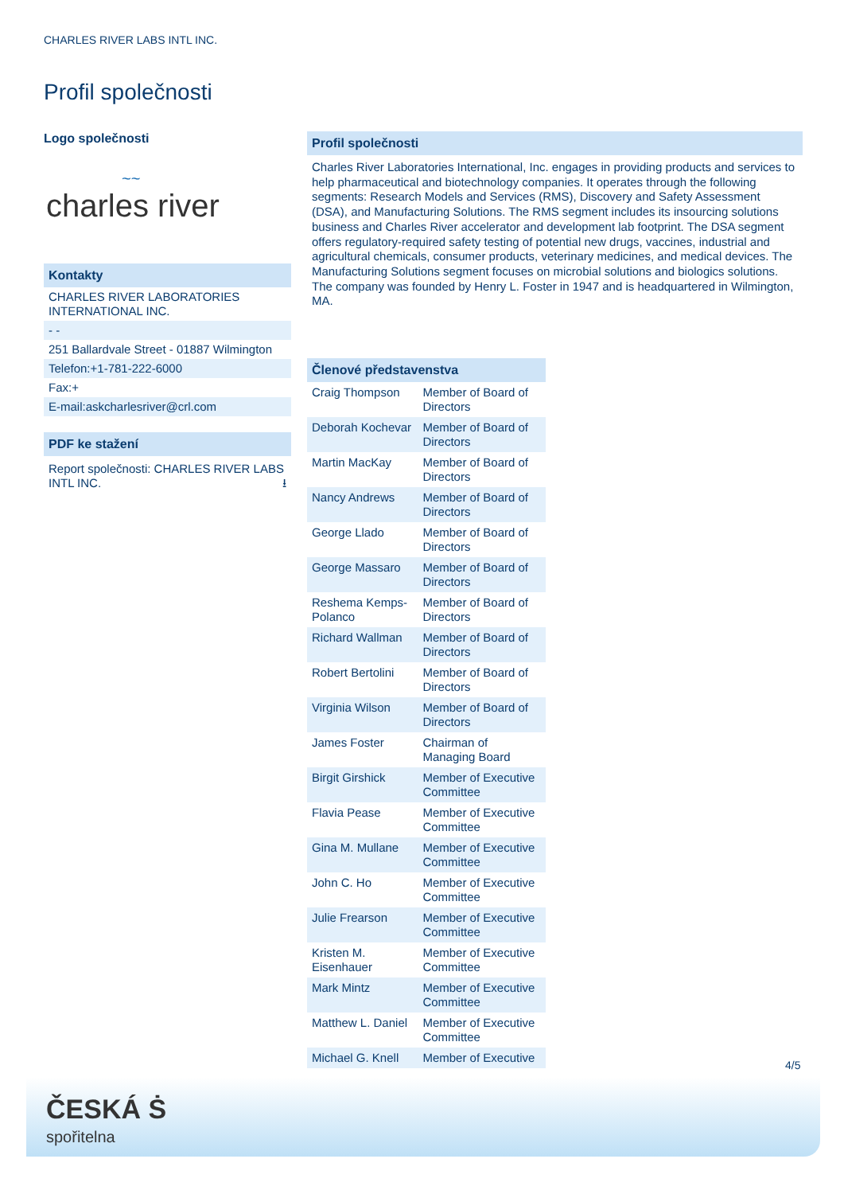CHARLES RIVER LABS INTL INC.
Profil společnosti
Logo společnosti
~~
charles river
Kontakty
CHARLES RIVER LABORATORIES INTERNATIONAL INC.
- -
251 Ballardvale Street - 01887 Wilmington
Telefon:+1-781-222-6000
Fax:+
E-mail:askcharlesriver@crl.com
PDF ke stažení
Report společnosti: CHARLES RIVER LABS INTL INC. ⭳
Profil společnosti
Charles River Laboratories International, Inc. engages in providing products and services to help pharmaceutical and biotechnology companies. It operates through the following segments: Research Models and Services (RMS), Discovery and Safety Assessment (DSA), and Manufacturing Solutions. The RMS segment includes its insourcing solutions business and Charles River accelerator and development lab footprint. The DSA segment offers regulatory-required safety testing of potential new drugs, vaccines, industrial and agricultural chemicals, consumer products, veterinary medicines, and medical devices. The Manufacturing Solutions segment focuses on microbial solutions and biologics solutions. The company was founded by Henry L. Foster in 1947 and is headquartered in Wilmington, MA.
Členové představenstva
| Craig Thompson | Member of Board of Directors |
| Deborah Kochevar | Member of Board of Directors |
| Martin MacKay | Member of Board of Directors |
| Nancy Andrews | Member of Board of Directors |
| George Llado | Member of Board of Directors |
| George Massaro | Member of Board of Directors |
| Reshema Kemps-Polanco | Member of Board of Directors |
| Richard Wallman | Member of Board of Directors |
| Robert Bertolini | Member of Board of Directors |
| Virginia Wilson | Member of Board of Directors |
| James Foster | Chairman of Managing Board |
| Birgit Girshick | Member of Executive Committee |
| Flavia Pease | Member of Executive Committee |
| Gina M. Mullane | Member of Executive Committee |
| John C. Ho | Member of Executive Committee |
| Julie Frearson | Member of Executive Committee |
| Kristen M. Eisenhauer | Member of Executive Committee |
| Mark Mintz | Member of Executive Committee |
| Matthew L. Daniel | Member of Executive Committee |
| Michael G. Knell | Member of Executive |
4/5
ČESKÁ Ṡ
spořitelna